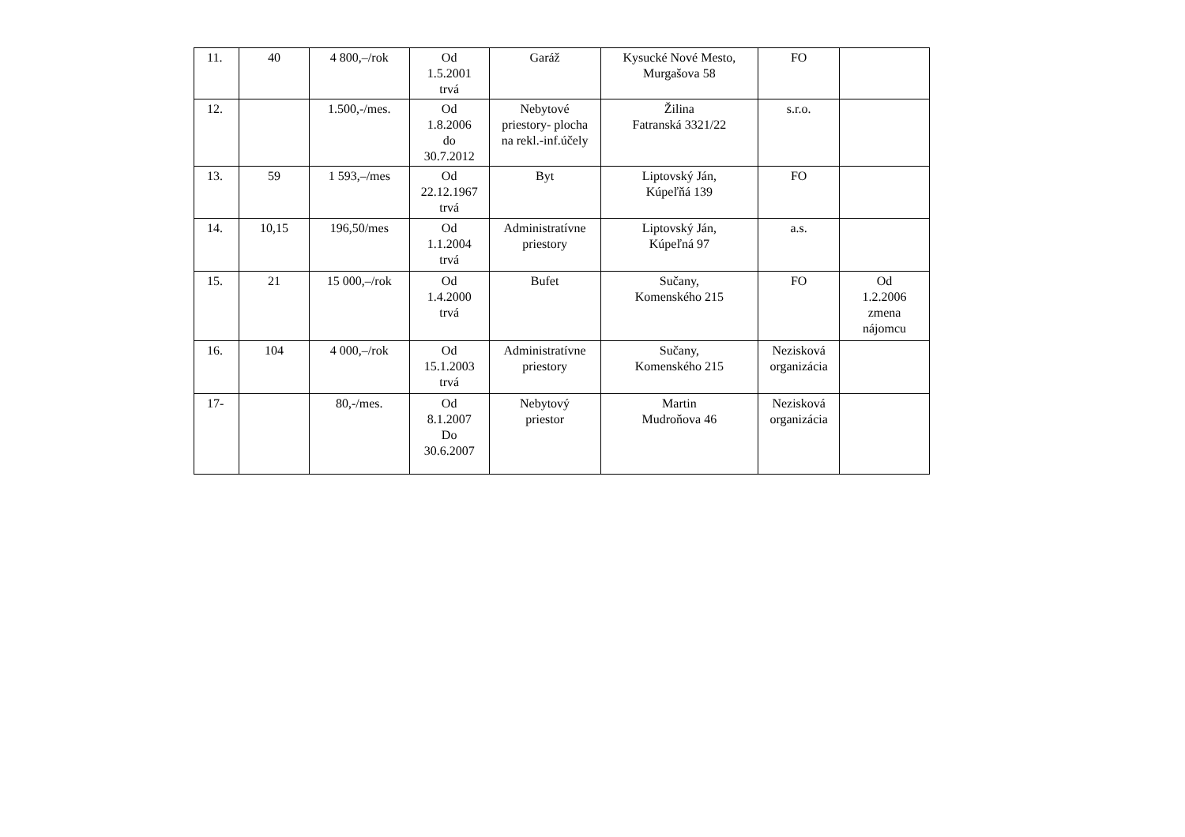| 11. | 40 | 4 800,–/rok | Od 1.5.2001 trvá | Garáž | Kysucké Nové Mesto, Murgašova 58 | FO | |
| 12. | | 1.500,-/mes. | Od 1.8.2006 do 30.7.2012 | Nebytové priestory- plocha na rekl.-inf.účely | Žilina Fatranská 3321/22 | s.r.o. | |
| 13. | 59 | 1 593,–/mes | Od 22.12.1967 trvá | Byt | Liptovský Ján, Kúpeľňá 139 | FO | |
| 14. | 10,15 | 196,50/mes | Od 1.1.2004 trvá | Administratívne priestory | Liptovský Ján, Kúpeľná 97 | a.s. | |
| 15. | 21 | 15 000,–/rok | Od 1.4.2000 trvá | Bufet | Sučany, Komenského 215 | FO | Od 1.2.2006 zmena nájomcu |
| 16. | 104 | 4 000,–/rok | Od 15.1.2003 trvá | Administratívne priestory | Sučany, Komenského 215 | Nezisková organizácia | |
| 17- | | 80,-/mes. | Od 8.1.2007 Do 30.6.2007 | Nebytový priestor | Martin Mudroňova 46 | Nezisková organizácia | |